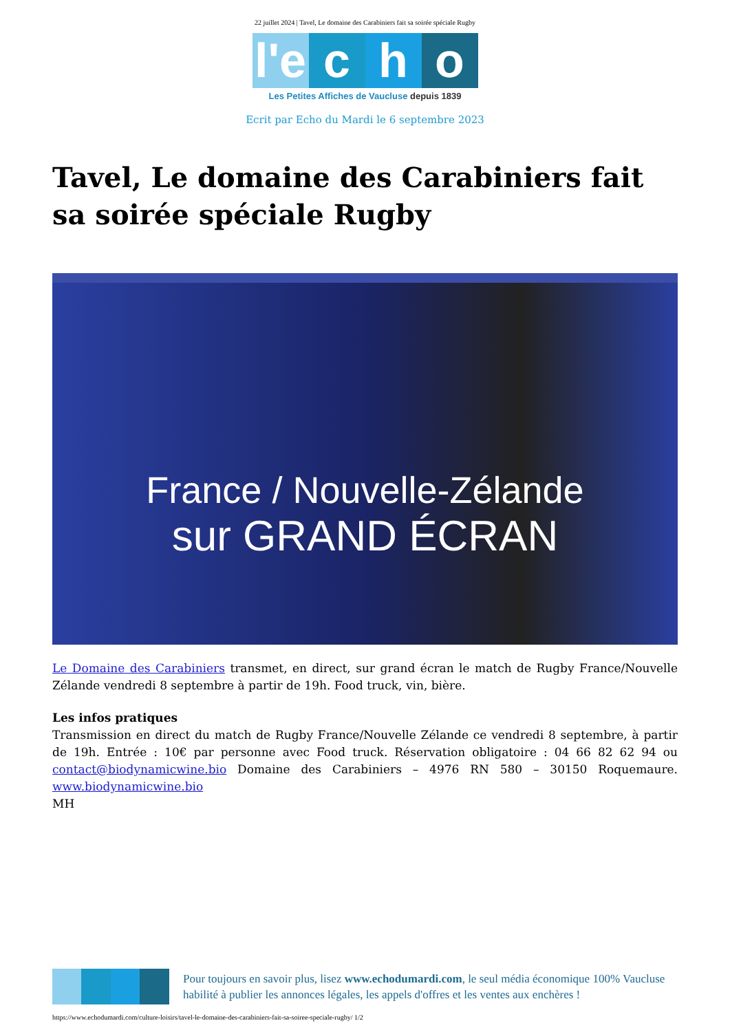22 juillet 2024 | Tavel, Le domaine des Carabiniers fait sa soirée spéciale Rugby
l'e c h o
Les Petites Affiches de Vaucluse depuis 1839
Ecrit par Echo du Mardi le 6 septembre 2023
Tavel, Le domaine des Carabiniers fait sa soirée spéciale Rugby
France / Nouvelle-Zélande
sur GRAND ÉCRAN
Le Domaine des Carabiniers transmet, en direct, sur grand écran le match de Rugby France/Nouvelle Zélande vendredi 8 septembre à partir de 19h. Food truck, vin, bière.
Les infos pratiques
Transmission en direct du match de Rugby France/Nouvelle Zélande ce vendredi 8 septembre, à partir de 19h. Entrée : 10€ par personne avec Food truck. Réservation obligatoire : 04 66 82 62 94 ou contact@biodynamicwine.bio Domaine des Carabiniers – 4976 RN 580 – 30150 Roquemaure. www.biodynamicwine.bio
MH
Pour toujours en savoir plus, lisez www.echodumardi.com, le seul média économique 100% Vaucluse habilité à publier les annonces légales, les appels d'offres et les ventes aux enchères !
https://www.echodumardi.com/culture-loisirs/tavel-le-domaine-des-carabiniers-fait-sa-soiree-speciale-rugby/ 1/2